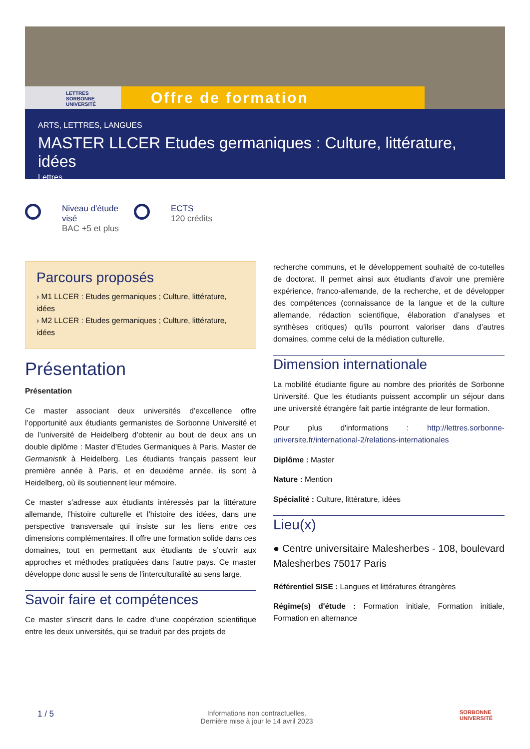LETTRES
SORBONNE
UNIVERSITÉ
Offre de formation
ARTS, LETTRES, LANGUES
MASTER LLCER Etudes germaniques : Culture, littérature, idées
Lettres
Niveau d'étude
visé
BAC +5 et plus
ECTS
120 crédits
Parcours proposés
› M1 LLCER : Etudes germaniques ; Culture, littérature, idées
› M2 LLCER : Etudes germaniques ; Culture, littérature, idées
Présentation
Présentation
Ce master associant deux universités d’excellence offre l’opportunité aux étudiants germanistes de Sorbonne Université et de l’université de Heidelberg d’obtenir au bout de deux ans un double diplôme : Master d’Etudes Germaniques à Paris, Master de Germanistik à Heidelberg. Les étudiants français passent leur première année à Paris, et en deuxième année, ils sont à Heidelberg, où ils soutiennent leur mémoire.
Ce master s’adresse aux étudiants intéressés par la littérature allemande, l’histoire culturelle et l’histoire des idées, dans une perspective transversale qui insiste sur les liens entre ces dimensions complémentaires. Il offre une formation solide dans ces domaines, tout en permettant aux étudiants de s’ouvrir aux approches et méthodes pratiquées dans l’autre pays. Ce master développe donc aussi le sens de l’interculturalité au sens large.
Savoir faire et compétences
Ce master s’inscrit dans le cadre d’une coopération scientifique entre les deux universités, qui se traduit par des projets de
recherche communs, et le développement souhaité de co-tutelles de doctorat. Il permet ainsi aux étudiants d’avoir une première expérience, franco-allemande, de la recherche, et de développer des compétences (connaissance de la langue et de la culture allemande, rédaction scientifique, élaboration d’analyses et synthèses critiques) qu’ils pourront valoriser dans d’autres domaines, comme celui de la médiation culturelle.
Dimension internationale
La mobilité étudiante figure au nombre des priorités de Sorbonne Université. Que les étudiants puissent accomplir un séjour dans une université étrangère fait partie intégrante de leur formation.
Pour plus d'informations : http://lettres.sorbonne-universite.fr/international-2/relations-internationales
Diplôme : Master
Nature : Mention
Spécialité : Culture, littérature, idées
Lieu(x)
● Centre universitaire Malesherbes - 108, boulevard Malesherbes 75017 Paris
Référentiel SISE : Langues et littératures étrangères
Régime(s) d'étude : Formation initiale, Formation initiale, Formation en alternance
1 / 5 Informations non contractuelles.
Dernière mise à jour le 14 avril 2023 SORBONNE
UNIVERSITÉ